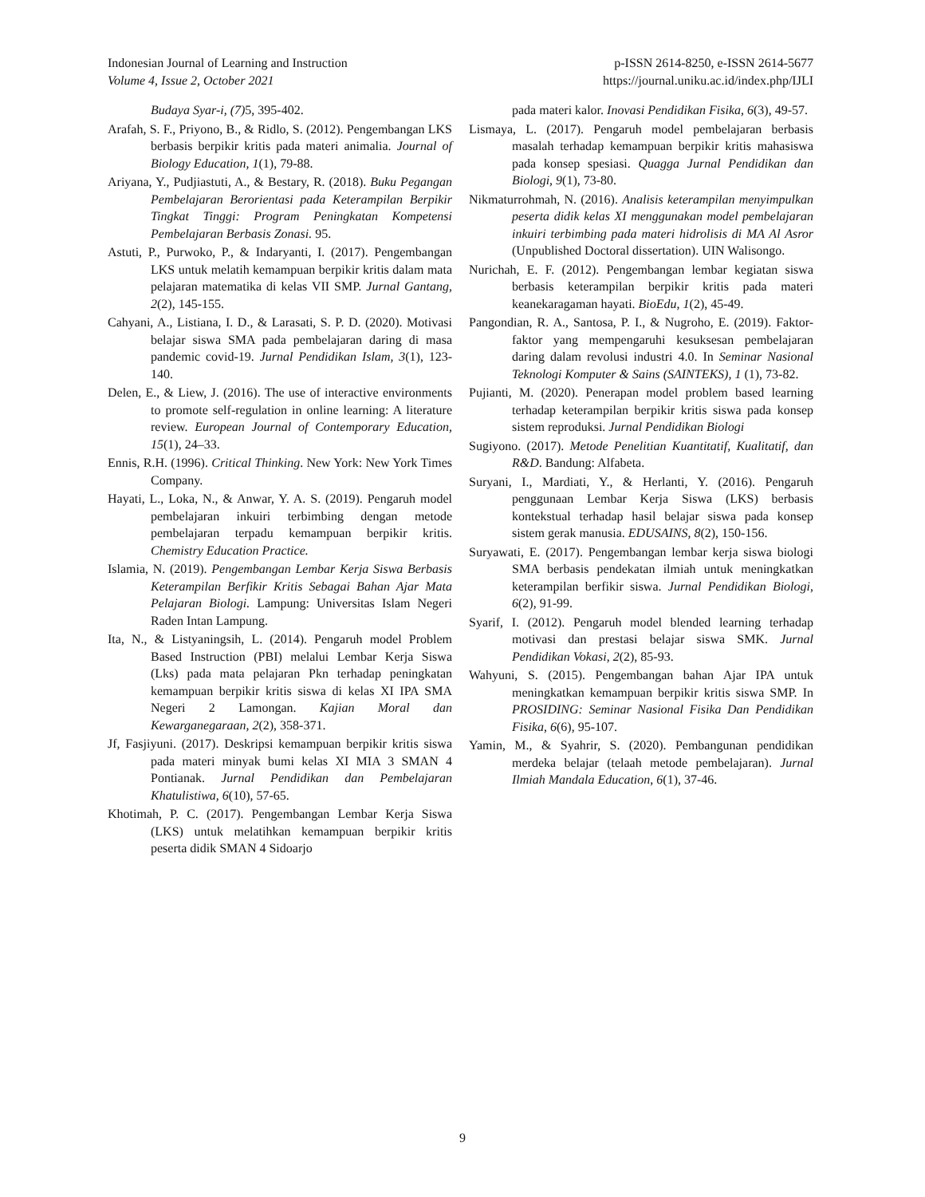Indonesian Journal of Learning and Instruction
Volume 4, Issue 2, October 2021
p-ISSN 2614-8250, e-ISSN 2614-5677
https://journal.uniku.ac.id/index.php/IJLI
Budaya Syar-i, (7) 5, 395-402.
Arafah, S. F., Priyono, B., & Ridlo, S. (2012). Pengembangan LKS berbasis berpikir kritis pada materi animalia. Journal of Biology Education, 1(1), 79-88.
Ariyana, Y., Pudjiastuti, A., & Bestary, R. (2018). Buku Pegangan Pembelajaran Berorientasi pada Keterampilan Berpikir Tingkat Tinggi: Program Peningkatan Kompetensi Pembelajaran Berbasis Zonasi. 95.
Astuti, P., Purwoko, P., & Indaryanti, I. (2017). Pengembangan LKS untuk melatih kemampuan berpikir kritis dalam mata pelajaran matematika di kelas VII SMP. Jurnal Gantang, 2(2), 145-155.
Cahyani, A., Listiana, I. D., & Larasati, S. P. D. (2020). Motivasi belajar siswa SMA pada pembelajaran daring di masa pandemic covid-19. Jurnal Pendidikan Islam, 3(1), 123-140.
Delen, E., & Liew, J. (2016). The use of interactive environments to promote self-regulation in online learning: A literature review. European Journal of Contemporary Education, 15(1), 24–33.
Ennis, R.H. (1996). Critical Thinking. New York: New York Times Company.
Hayati, L., Loka, N., & Anwar, Y. A. S. (2019). Pengaruh model pembelajaran inkuiri terbimbing dengan metode pembelajaran terpadu kemampuan berpikir kritis. Chemistry Education Practice.
Islamia, N. (2019). Pengembangan Lembar Kerja Siswa Berbasis Keterampilan Berfikir Kritis Sebagai Bahan Ajar Mata Pelajaran Biologi. Lampung: Universitas Islam Negeri Raden Intan Lampung.
Ita, N., & Listyaningsih, L. (2014). Pengaruh model Problem Based Instruction (PBI) melalui Lembar Kerja Siswa (Lks) pada mata pelajaran Pkn terhadap peningkatan kemampuan berpikir kritis siswa di kelas XI IPA SMA Negeri 2 Lamongan. Kajian Moral dan Kewarganegaraan, 2(2), 358-371.
Jf, Fasjiyuni. (2017). Deskripsi kemampuan berpikir kritis siswa pada materi minyak bumi kelas XI MIA 3 SMAN 4 Pontianak. Jurnal Pendidikan dan Pembelajaran Khatulistiwa, 6(10), 57-65.
Khotimah, P. C. (2017). Pengembangan Lembar Kerja Siswa (LKS) untuk melatihkan kemampuan berpikir kritis peserta didik SMAN 4 Sidoarjo
pada materi kalor. Inovasi Pendidikan Fisika, 6(3), 49-57.
Lismaya, L. (2017). Pengaruh model pembelajaran berbasis masalah terhadap kemampuan berpikir kritis mahasiswa pada konsep spesiasi. Quagga Jurnal Pendidikan dan Biologi, 9(1), 73-80.
Nikmaturrohmah, N. (2016). Analisis keterampilan menyimpulkan peserta didik kelas XI menggunakan model pembelajaran inkuiri terbimbing pada materi hidrolisis di MA Al Asror (Unpublished Doctoral dissertation). UIN Walisongo.
Nurichah, E. F. (2012). Pengembangan lembar kegiatan siswa berbasis keterampilan berpikir kritis pada materi keanekaragaman hayati. BioEdu, 1(2), 45-49.
Pangondian, R. A., Santosa, P. I., & Nugroho, E. (2019). Faktor-faktor yang mempengaruhi kesuksesan pembelajaran daring dalam revolusi industri 4.0. In Seminar Nasional Teknologi Komputer & Sains (SAINTEKS), 1 (1), 73-82.
Pujianti, M. (2020). Penerapan model problem based learning terhadap keterampilan berpikir kritis siswa pada konsep sistem reproduksi. Jurnal Pendidikan Biologi
Sugiyono. (2017). Metode Penelitian Kuantitatif, Kualitatif, dan R&D. Bandung: Alfabeta.
Suryani, I., Mardiati, Y., & Herlanti, Y. (2016). Pengaruh penggunaan Lembar Kerja Siswa (LKS) berbasis kontekstual terhadap hasil belajar siswa pada konsep sistem gerak manusia. EDUSAINS, 8(2), 150-156.
Suryawati, E. (2017). Pengembangan lembar kerja siswa biologi SMA berbasis pendekatan ilmiah untuk meningkatkan keterampilan berfikir siswa. Jurnal Pendidikan Biologi, 6(2), 91-99.
Syarif, I. (2012). Pengaruh model blended learning terhadap motivasi dan prestasi belajar siswa SMK. Jurnal Pendidikan Vokasi, 2(2), 85-93.
Wahyuni, S. (2015). Pengembangan bahan Ajar IPA untuk meningkatkan kemampuan berpikir kritis siswa SMP. In PROSIDING: Seminar Nasional Fisika Dan Pendidikan Fisika, 6(6), 95-107.
Yamin, M., & Syahrir, S. (2020). Pembangunan pendidikan merdeka belajar (telaah metode pembelajaran). Jurnal Ilmiah Mandala Education, 6(1), 37-46.
9